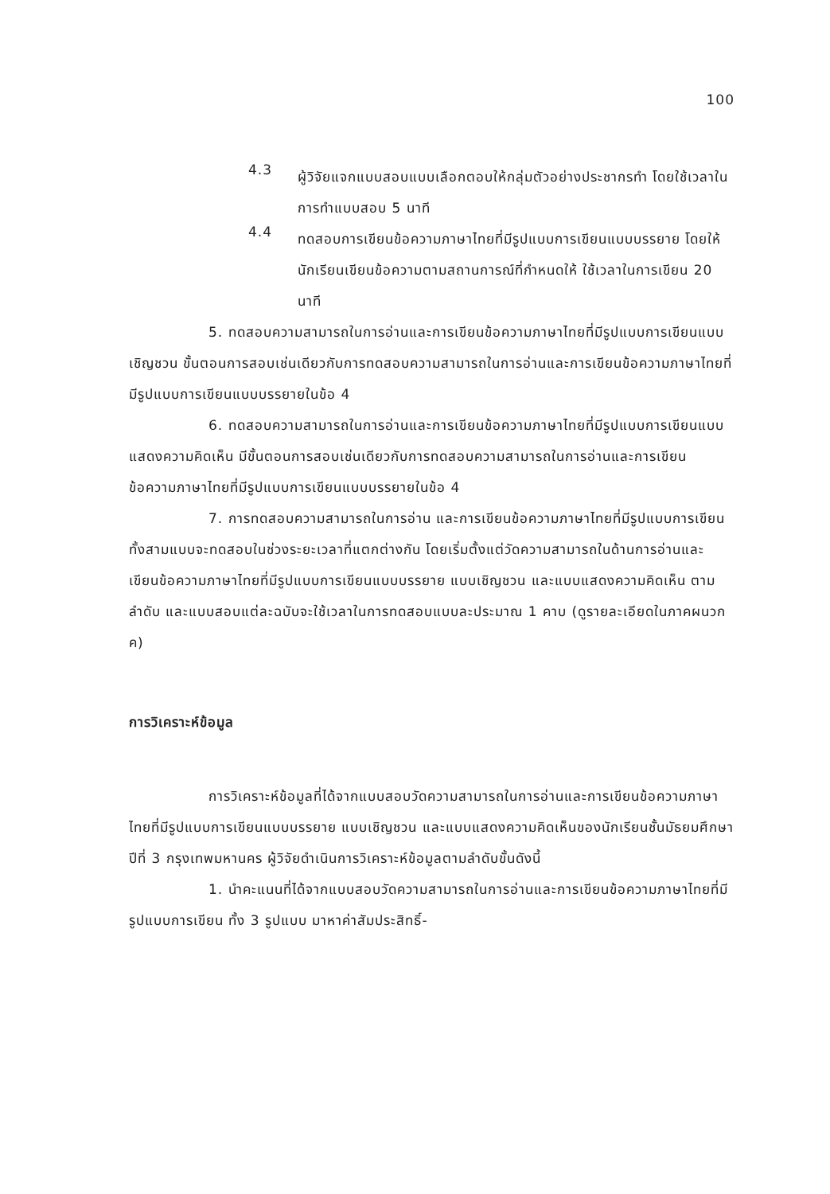100
4.3
ผู้วิจัยแจกแบบสอบแบบเลือกตอบให้กลุ่มตัวอย่างประชากรทำ โดยใช้เวลาในการทำแบบสอบ 5 นาที
4.4
ทดสอบการเขียนข้อความภาษาไทยที่มีรูปแบบการเขียนแบบบรรยาย โดยให้นักเรียนเขียนข้อความตามสถานการณ์ที่กำหนดให้ ใช้เวลาในการเขียน 20 นาที
5. ทดสอบความสามารถในการอ่านและการเขียนข้อความภาษาไทยที่มีรูปแบบการเขียนแบบเชิญชวน ขั้นตอนการสอบเช่นเดียวกับการทดสอบความสามารถในการอ่านและการเขียนข้อความภาษาไทยที่มีรูปแบบการเขียนแบบบรรยายในข้อ 4
6. ทดสอบความสามารถในการอ่านและการเขียนข้อความภาษาไทยที่มีรูปแบบการเขียนแบบแสดงความคิดเห็น มีขั้นตอนการสอบเช่นเดียวกับการทดสอบความสามารถในการอ่านและการเขียนข้อความภาษาไทยที่มีรูปแบบการเขียนแบบบรรยายในข้อ 4
7. การทดสอบความสามารถในการอ่าน และการเขียนข้อความภาษาไทยที่มีรูปแบบการเขียนทั้งสามแบบจะทดสอบในช่วงระยะเวลาที่แตกต่างกัน โดยเริ่มตั้งแต่วัดความสามารถในด้านการอ่านและเขียนข้อความภาษาไทยที่มีรูปแบบการเขียนแบบบรรยาย แบบเชิญชวน และแบบแสดงความคิดเห็น ตามลำดับ และแบบสอบแต่ละฉบับจะใช้เวลาในการทดสอบแบบละประมาณ 1 คาบ (ดูรายละเอียดในภาคผนวก ค)
การวิเคราะห์ข้อมูล
การวิเคราะห์ข้อมูลที่ได้จากแบบสอบวัดความสามารถในการอ่านและการเขียนข้อความภาษาไทยที่มีรูปแบบการเขียนแบบบรรยาย แบบเชิญชวน และแบบแสดงความคิดเห็นของนักเรียนชั้นมัธยมศึกษาปีที่ 3 กรุงเทพมหานคร ผู้วิจัยดำเนินการวิเคราะห์ข้อมูลตามลำดับขั้นดังนี้
1. นำคะแนนที่ได้จากแบบสอบวัดความสามารถในการอ่านและการเขียนข้อความภาษาไทยที่มีรูปแบบการเขียน ทั้ง 3 รูปแบบ มาหาค่าสัมประสิทธิ์-